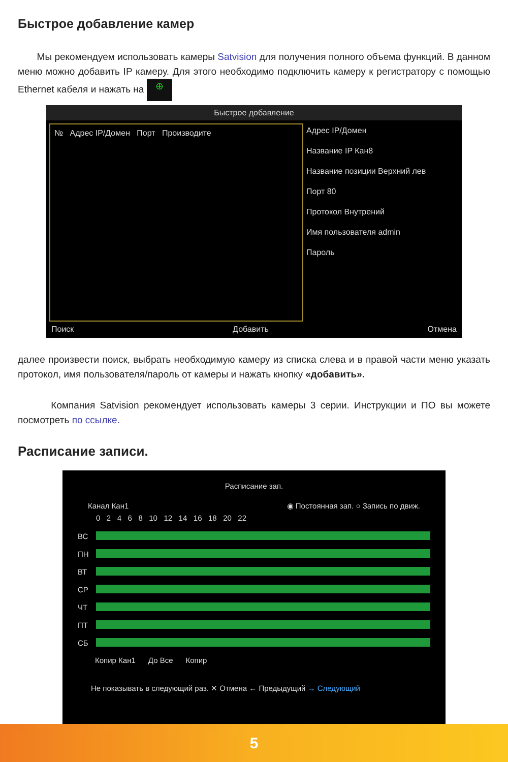Быстрое добавление камер
Мы рекомендуем использовать камеры Satvision для получения полного объема функций. В данном меню можно добавить IP камеру. Для этого необходимо подключить камеру к регистратору с помощью Ethernet кабеля и нажать на ⊕
Быстрое добавление
№ Адрес IP/Домен Порт Производите
Адрес IP/Домен
Название IP Кан8
Название позиции Верхний лев
Порт 80
Протокол Внутрений
Имя пользователя admin
Пароль
Поиск Добавить Отмена
далее произвести поиск, выбрать необходимую камеру из списка слева и в правой части меню указать протокол, имя пользователя/пароль от камеры и нажать кнопку «добавить».
Компания Satvision рекомендует использовать камеры 3 серии. Инструкции и ПО вы можете посмотреть по ссылке.
Расписание записи.
Расписание зап.
Канал Кан1 ◉ Постоянная зап. ○ Запись по движ.
0 2 4 6 8 10 12 14 16 18 20 22
ВС
ПН
ВТ
СР
ЧТ
ПТ
СБ
Копир Кан1 До Все Копир
Не показывать в следующий раз. ✕ Отмена ← Предыдущий → Следующий
5